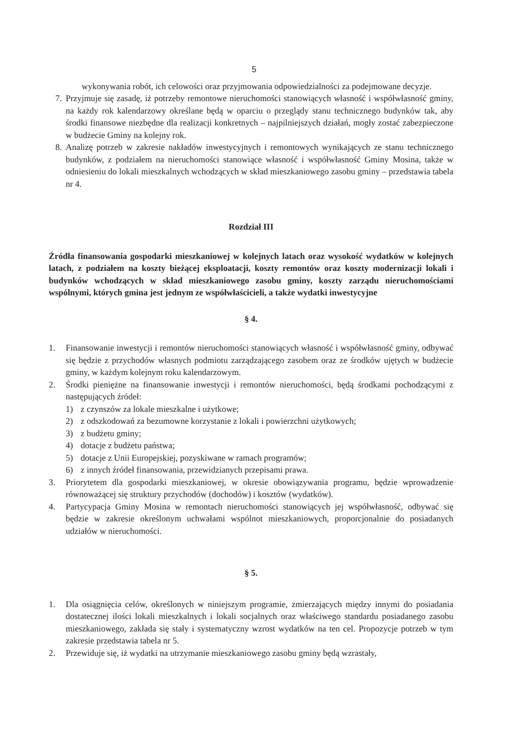5
wykonywania robót, ich celowości oraz przyjmowania odpowiedzialności za podejmowane decyzje.
7. Przyjmuje się zasadę, iż potrzeby remontowe nieruchomości stanowiących własność i współwłasność gminy, na każdy rok kalendarzowy określane będą w oparciu o przeglądy stanu technicznego budynków tak, aby środki finansowe niezbędne dla realizacji konkretnych – najpilniejszych działań, mogły zostać zabezpieczone w budżecie Gminy na kolejny rok.
8. Analizę potrzeb w zakresie nakładów inwestycyjnych i remontowych wynikających ze stanu technicznego budynków, z podziałem na nieruchomości stanowiące własność i współwłasność Gminy Mosina, także w odniesieniu do lokali mieszkalnych wchodzących w skład mieszkaniowego zasobu gminy – przedstawia tabela nr 4.
Rozdział III
Źródła finansowania gospodarki mieszkaniowej w kolejnych latach oraz wysokość wydatków w kolejnych latach, z podziałem na koszty bieżącej eksploatacji, koszty remontów oraz koszty modernizacji lokali i budynków wchodzących w skład mieszkaniowego zasobu gminy, koszty zarządu nieruchomościami wspólnymi, których gmina jest jednym ze współwłaścicieli, a także wydatki inwestycyjne
§ 4.
1. Finansowanie inwestycji i remontów nieruchomości stanowiących własność i współwłasność gminy, odbywać się będzie z przychodów własnych podmiotu zarządzającego zasobem oraz ze środków ujętych w budżecie gminy, w każdym kolejnym roku kalendarzowym.
2. Środki pieniężne na finansowanie inwestycji i remontów nieruchomości, będą środkami pochodzącymi z następujących źródeł:
1) z czynszów za lokale mieszkalne i użytkowe;
2) z odszkodowań za bezumowne korzystanie z lokali i powierzchni użytkowych;
3) z budżetu gminy;
4) dotacje z budżetu państwa;
5) dotacje z Unii Europejskiej, pozyskiwane w ramach programów;
6) z innych źródeł finansowania, przewidzianych przepisami prawa.
3. Priorytetem dla gospodarki mieszkaniowej, w okresie obowiązywania programu, będzie wprowadzenie równoważącej się struktury przychodów (dochodów) i kosztów (wydatków).
4. Partycypacja Gminy Mosina w remontach nieruchomości stanowiących jej współwłasność, odbywać się będzie w zakresie określonym uchwałami wspólnot mieszkaniowych, proporcjonalnie do posiadanych udziałów w nieruchomości.
§ 5.
1. Dla osiągnięcia celów, określonych w niniejszym programie, zmierzających między innymi do posiadania dostatecznej ilości lokali mieszkalnych i lokali socjalnych oraz właściwego standardu posiadanego zasobu mieszkaniowego, zakłada się stały i systematyczny wzrost wydatków na ten cel. Propozycje potrzeb w tym zakresie przedstawia tabela nr 5.
2. Przewiduje się, iż wydatki na utrzymanie mieszkaniowego zasobu gminy będą wzrastały,